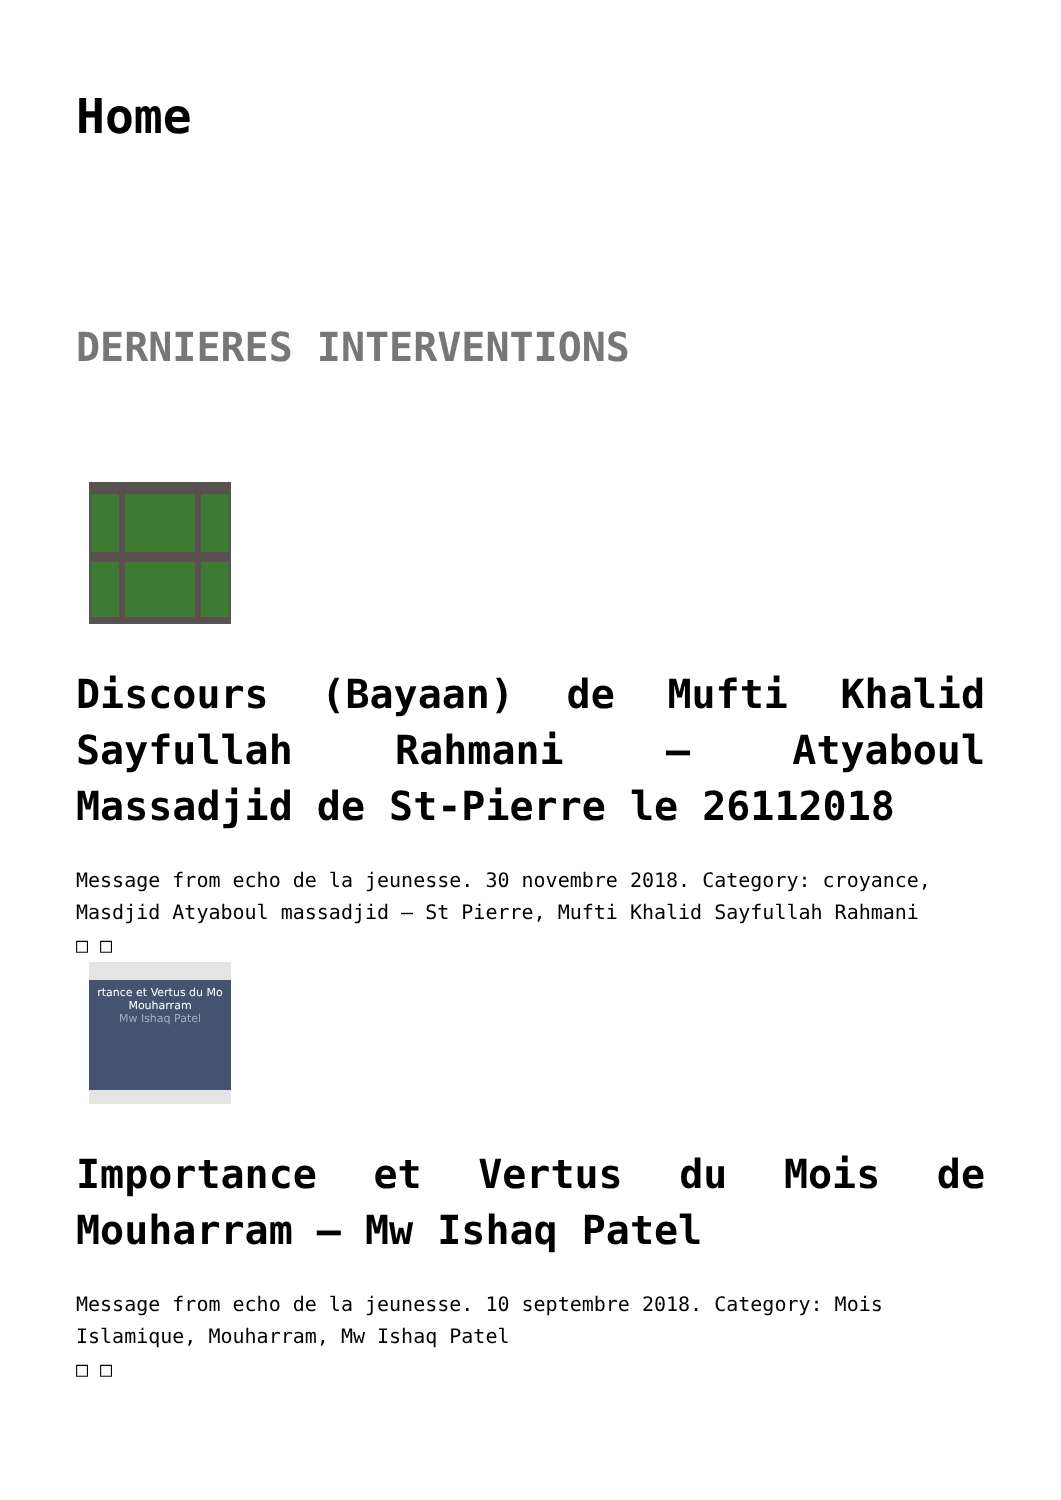Home
DERNIERES INTERVENTIONS
Discours (Bayaan) de Mufti Khalid Sayfullah Rahmani – Atyaboul Massadjid de St-Pierre le 26112018
Message from echo de la jeunesse. 30 novembre 2018. Category: croyance, Masdjid Atyaboul massadjid – St Pierre, Mufti Khalid Sayfullah Rahmani
□ □
rtance et Vertus du Mo
Mouharram
Mw Ishaq Patel
Importance et Vertus du Mois de Mouharram – Mw Ishaq Patel
Message from echo de la jeunesse. 10 septembre 2018. Category: Mois Islamique, Mouharram, Mw Ishaq Patel
□ □